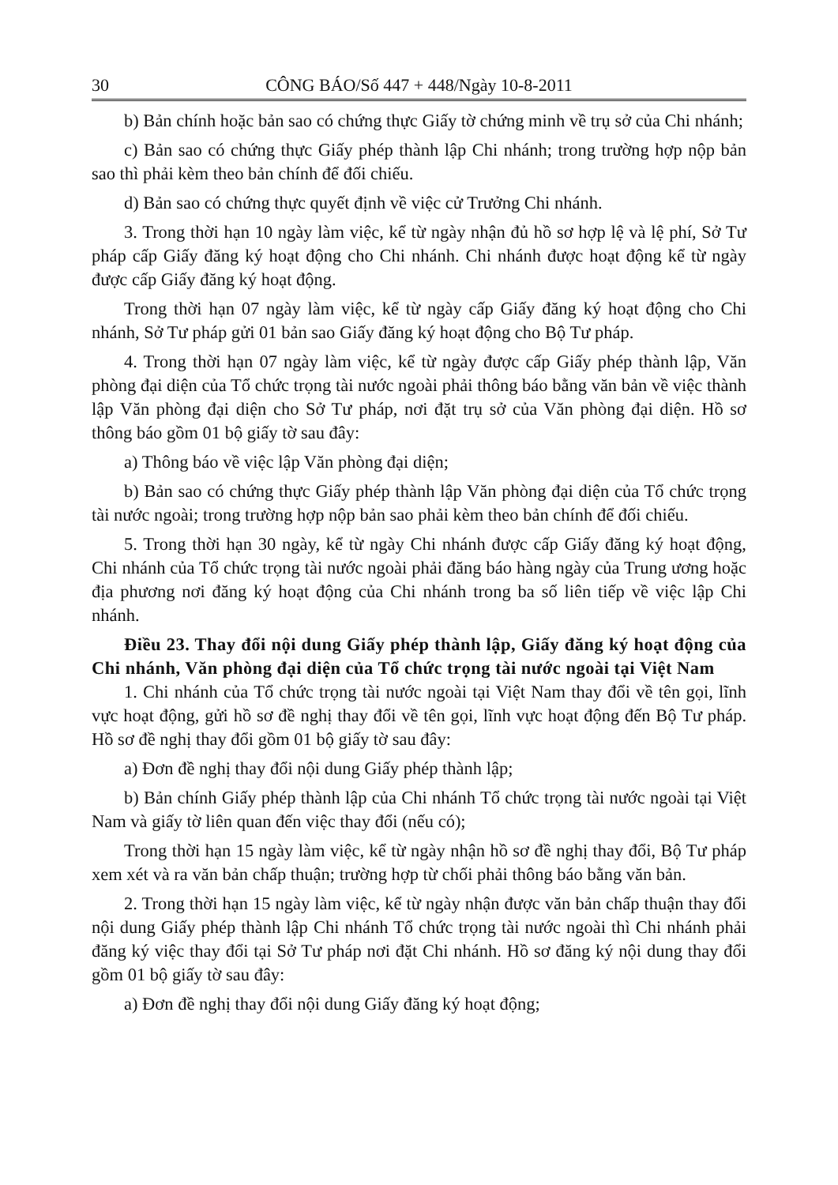30 CÔNG BÁO/Số 447 + 448/Ngày 10-8-2011
b) Bản chính hoặc bản sao có chứng thực Giấy tờ chứng minh về trụ sở của Chi nhánh;
c) Bản sao có chứng thực Giấy phép thành lập Chi nhánh; trong trường hợp nộp bản sao thì phải kèm theo bản chính để đối chiếu.
d) Bản sao có chứng thực quyết định về việc cử Trưởng Chi nhánh.
3. Trong thời hạn 10 ngày làm việc, kể từ ngày nhận đủ hồ sơ hợp lệ và lệ phí, Sở Tư pháp cấp Giấy đăng ký hoạt động cho Chi nhánh. Chi nhánh được hoạt động kể từ ngày được cấp Giấy đăng ký hoạt động.
Trong thời hạn 07 ngày làm việc, kể từ ngày cấp Giấy đăng ký hoạt động cho Chi nhánh, Sở Tư pháp gửi 01 bản sao Giấy đăng ký hoạt động cho Bộ Tư pháp.
4. Trong thời hạn 07 ngày làm việc, kể từ ngày được cấp Giấy phép thành lập, Văn phòng đại diện của Tổ chức trọng tài nước ngoài phải thông báo bằng văn bản về việc thành lập Văn phòng đại diện cho Sở Tư pháp, nơi đặt trụ sở của Văn phòng đại diện. Hồ sơ thông báo gồm 01 bộ giấy tờ sau đây:
a) Thông báo về việc lập Văn phòng đại diện;
b) Bản sao có chứng thực Giấy phép thành lập Văn phòng đại diện của Tổ chức trọng tài nước ngoài; trong trường hợp nộp bản sao phải kèm theo bản chính để đối chiếu.
5. Trong thời hạn 30 ngày, kể từ ngày Chi nhánh được cấp Giấy đăng ký hoạt động, Chi nhánh của Tổ chức trọng tài nước ngoài phải đăng báo hàng ngày của Trung ương hoặc địa phương nơi đăng ký hoạt động của Chi nhánh trong ba số liên tiếp về việc lập Chi nhánh.
Điều 23. Thay đổi nội dung Giấy phép thành lập, Giấy đăng ký hoạt động của Chi nhánh, Văn phòng đại diện của Tổ chức trọng tài nước ngoài tại Việt Nam
1. Chi nhánh của Tổ chức trọng tài nước ngoài tại Việt Nam thay đổi về tên gọi, lĩnh vực hoạt động, gửi hồ sơ đề nghị thay đổi về tên gọi, lĩnh vực hoạt động đến Bộ Tư pháp. Hồ sơ đề nghị thay đổi gồm 01 bộ giấy tờ sau đây:
a) Đơn đề nghị thay đổi nội dung Giấy phép thành lập;
b) Bản chính Giấy phép thành lập của Chi nhánh Tổ chức trọng tài nước ngoài tại Việt Nam và giấy tờ liên quan đến việc thay đổi (nếu có);
Trong thời hạn 15 ngày làm việc, kể từ ngày nhận hồ sơ đề nghị thay đổi, Bộ Tư pháp xem xét và ra văn bản chấp thuận; trường hợp từ chối phải thông báo bằng văn bản.
2. Trong thời hạn 15 ngày làm việc, kể từ ngày nhận được văn bản chấp thuận thay đổi nội dung Giấy phép thành lập Chi nhánh Tổ chức trọng tài nước ngoài thì Chi nhánh phải đăng ký việc thay đổi tại Sở Tư pháp nơi đặt Chi nhánh. Hồ sơ đăng ký nội dung thay đổi gồm 01 bộ giấy tờ sau đây:
a) Đơn đề nghị thay đổi nội dung Giấy đăng ký hoạt động;